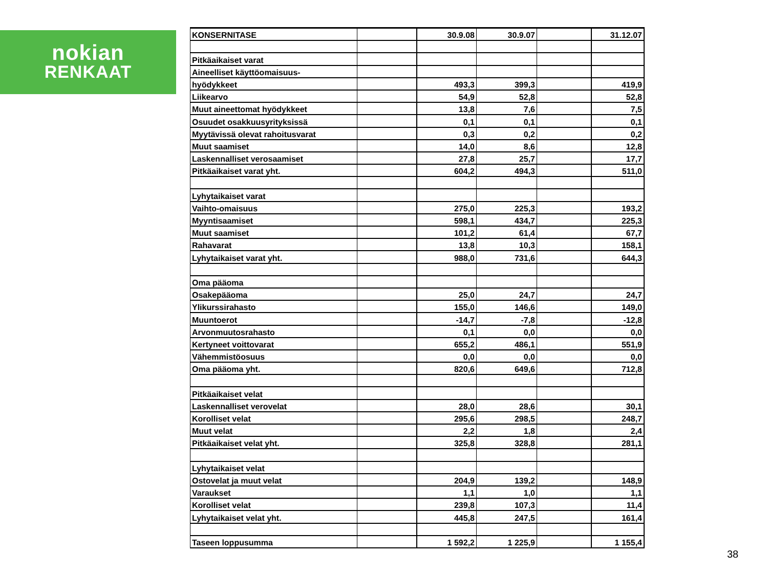nokian
RENKAAT
| KONSERNITASE | | 30.9.08 | 30.9.07 | | 31.12.07 |
| Pitkäaikaiset varat | | | | | |
| Aineelliset käyttöomaisuus- | | | | | |
| hyödykkeet | | 493,3 | 399,3 | | 419,9 |
| Liikearvo | | 54,9 | 52,8 | | 52,8 |
| Muut aineettomat hyödykkeet | | 13,8 | 7,6 | | 7,5 |
| Osuudet osakkuusyrityksissä | | 0,1 | 0,1 | | 0,1 |
| Myytävissä olevat rahoitusvarat | | 0,3 | 0,2 | | 0,2 |
| Muut saamiset | | 14,0 | 8,6 | | 12,8 |
| Laskennalliset verosaamiset | | 27,8 | 25,7 | | 17,7 |
| Pitkäaikaiset varat yht. | | 604,2 | 494,3 | | 511,0 |
| Lyhytaikaiset varat | | | | | |
| Vaihto-omaisuus | | 275,0 | 225,3 | | 193,2 |
| Myyntisaamiset | | 598,1 | 434,7 | | 225,3 |
| Muut saamiset | | 101,2 | 61,4 | | 67,7 |
| Rahavarat | | 13,8 | 10,3 | | 158,1 |
| Lyhytaikaiset varat yht. | | 988,0 | 731,6 | | 644,3 |
| Oma pääoma | | | | | |
| Osakepääoma | | 25,0 | 24,7 | | 24,7 |
| Ylikurssirahasto | | 155,0 | 146,6 | | 149,0 |
| Muuntoerot | | -14,7 | -7,8 | | -12,8 |
| Arvonmuutosrahasto | | 0,1 | 0,0 | | 0,0 |
| Kertyneet voittovarat | | 655,2 | 486,1 | | 551,9 |
| Vähemmistöosuus | | 0,0 | 0,0 | | 0,0 |
| Oma pääoma yht. | | 820,6 | 649,6 | | 712,8 |
| Pitkäaikaiset velat | | | | | |
| Laskennalliset verovelat | | 28,0 | 28,6 | | 30,1 |
| Korolliset velat | | 295,6 | 298,5 | | 248,7 |
| Muut velat | | 2,2 | 1,8 | | 2,4 |
| Pitkäaikaiset velat yht. | | 325,8 | 328,8 | | 281,1 |
| Lyhytaikaiset velat | | | | | |
| Ostovelat ja muut velat | | 204,9 | 139,2 | | 148,9 |
| Varaukset | | 1,1 | 1,0 | | 1,1 |
| Korolliset velat | | 239,8 | 107,3 | | 11,4 |
| Lyhytaikaiset velat yht. | | 445,8 | 247,5 | | 161,4 |
| Taseen loppusumma | | 1 592,2 | 1 225,9 | | 1 155,4 |
38